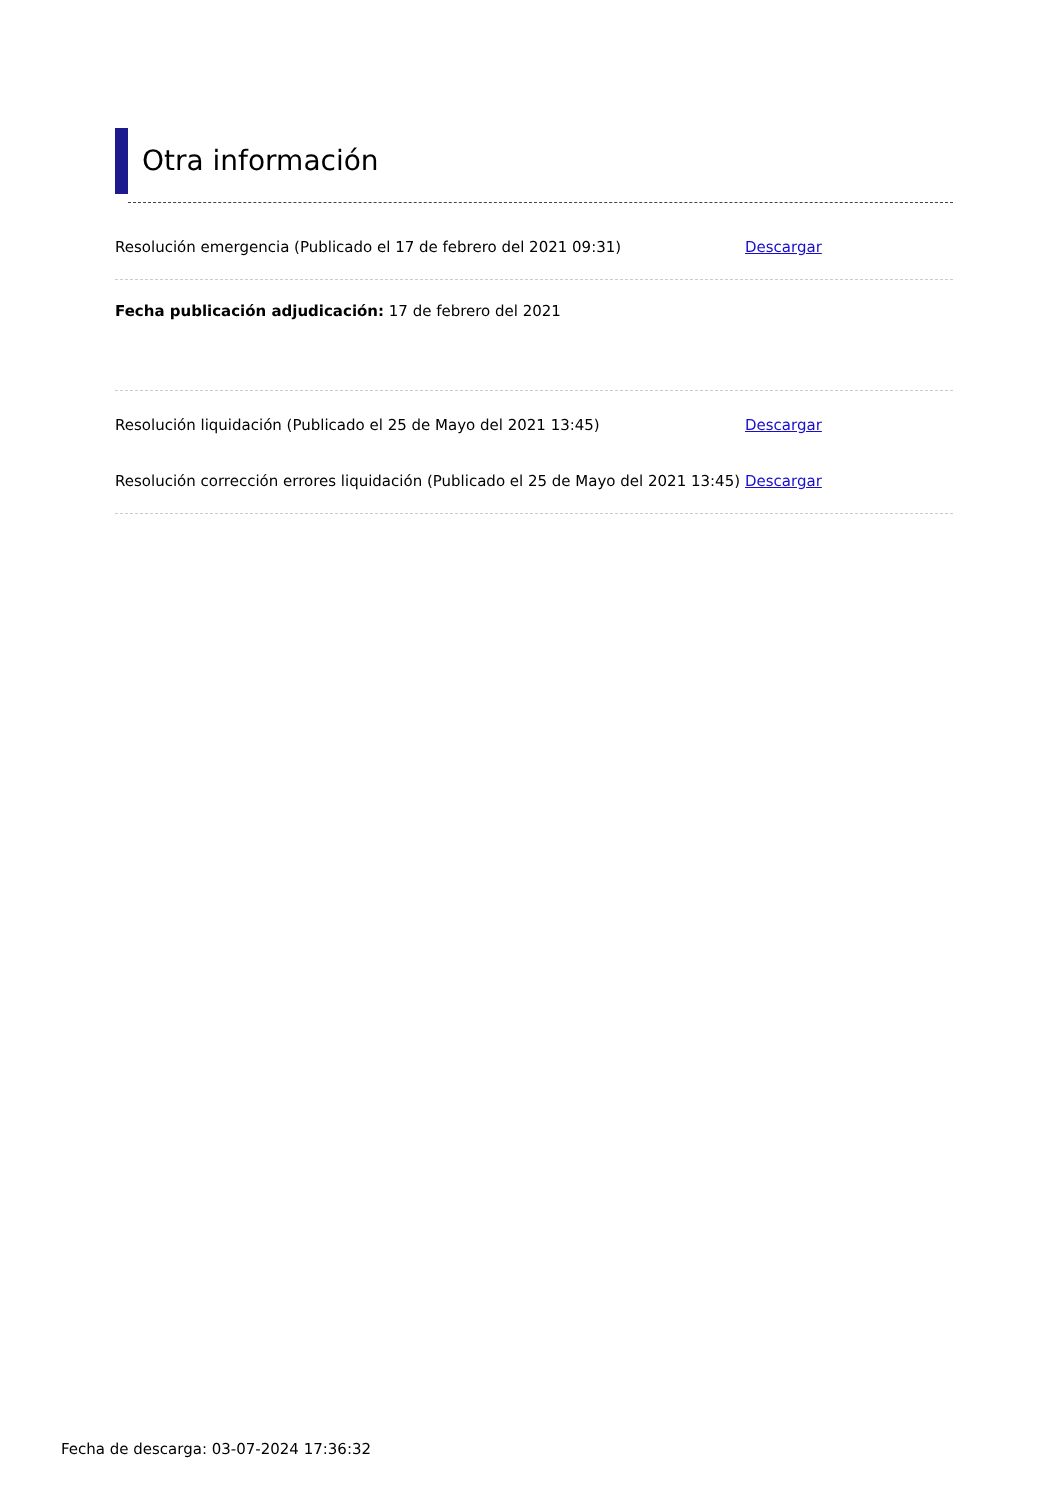Otra información
Resolución emergencia (Publicado el 17 de febrero del 2021 09:31)
Descargar
Fecha publicación adjudicación: 17 de febrero del 2021
Resolución liquidación (Publicado el 25 de Mayo del 2021 13:45)
Descargar
Resolución corrección errores liquidación (Publicado el 25 de Mayo del 2021 13:45)
Descargar
Fecha de descarga: 03-07-2024 17:36:32